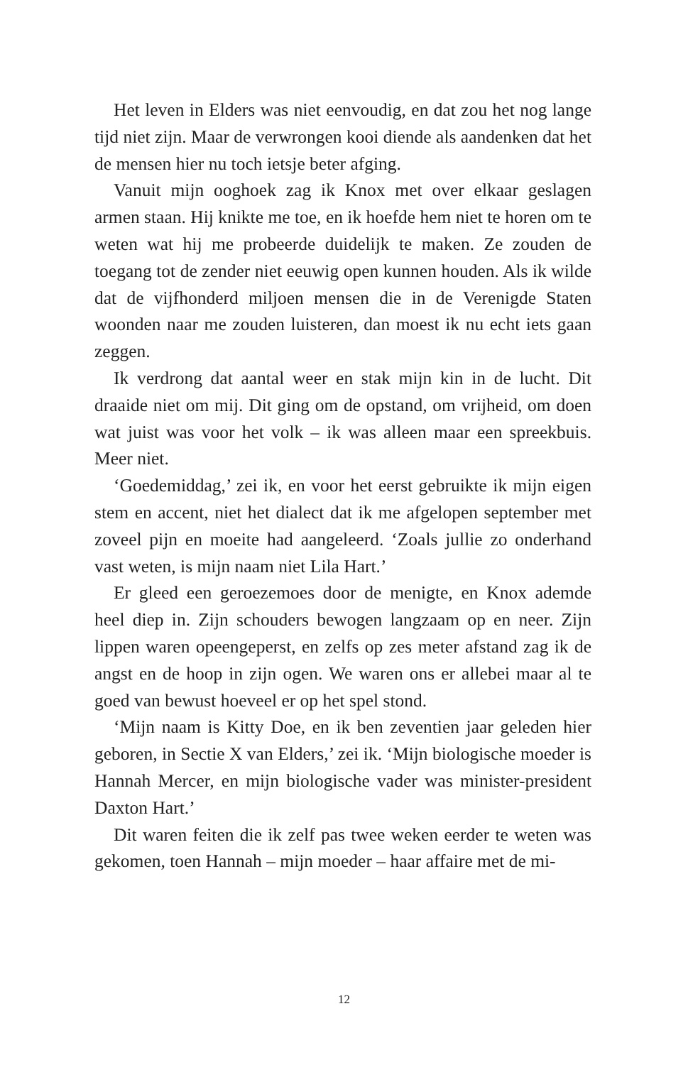Het leven in Elders was niet eenvoudig, en dat zou het nog lange tijd niet zijn. Maar de verwrongen kooi diende als aandenken dat het de mensen hier nu toch ietsje beter afging.
Vanuit mijn ooghoek zag ik Knox met over elkaar geslagen armen staan. Hij knikte me toe, en ik hoefde hem niet te horen om te weten wat hij me probeerde duidelijk te maken. Ze zouden de toegang tot de zender niet eeuwig open kunnen houden. Als ik wilde dat de vijfhonderd miljoen mensen die in de Verenigde Staten woonden naar me zouden luisteren, dan moest ik nu echt iets gaan zeggen.
Ik verdrong dat aantal weer en stak mijn kin in de lucht. Dit draaide niet om mij. Dit ging om de opstand, om vrijheid, om doen wat juist was voor het volk – ik was alleen maar een spreekbuis. Meer niet.
‘Goedemiddag,’ zei ik, en voor het eerst gebruikte ik mijn eigen stem en accent, niet het dialect dat ik me afgelopen september met zoveel pijn en moeite had aangeleerd. ‘Zoals jullie zo onderhand vast weten, is mijn naam niet Lila Hart.’
Er gleed een geroezemoes door de menigte, en Knox ademde heel diep in. Zijn schouders bewogen langzaam op en neer. Zijn lippen waren opeengeperst, en zelfs op zes meter afstand zag ik de angst en de hoop in zijn ogen. We waren ons er allebei maar al te goed van bewust hoeveel er op het spel stond.
‘Mijn naam is Kitty Doe, en ik ben zeventien jaar geleden hier geboren, in Sectie X van Elders,’ zei ik. ‘Mijn biologische moeder is Hannah Mercer, en mijn biologische vader was minister-president Daxton Hart.’
Dit waren feiten die ik zelf pas twee weken eerder te weten was gekomen, toen Hannah – mijn moeder – haar affaire met de mi-
12